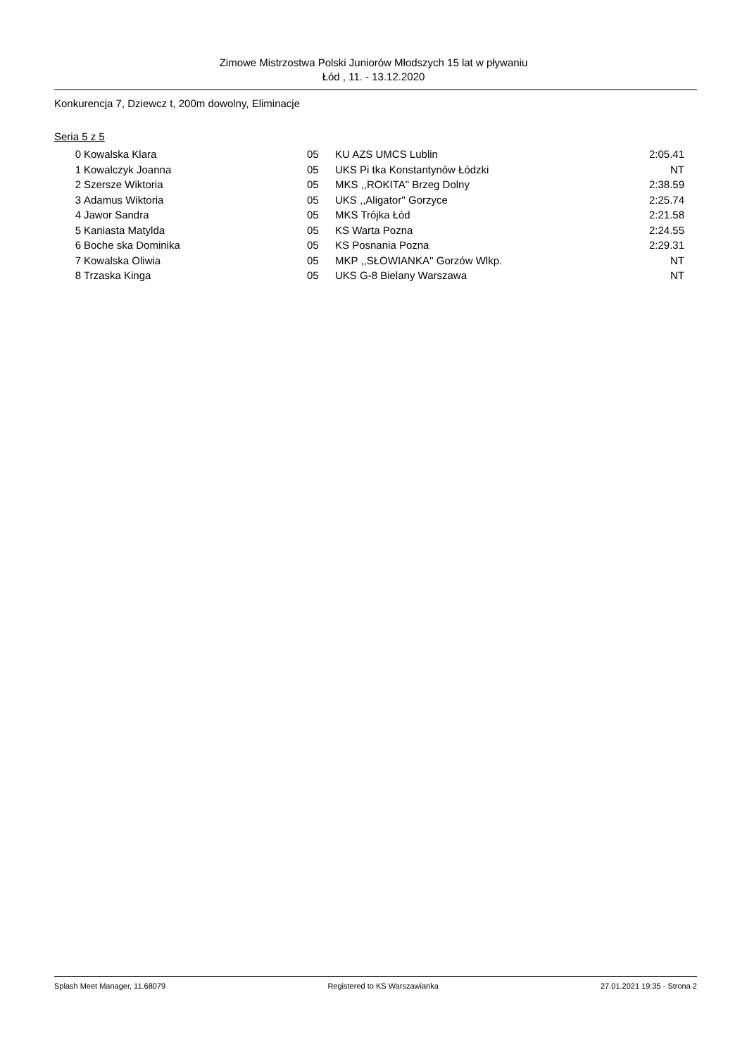Zimowe Mistrzostwa Polski Juniorów Młodszych 15 lat w pływaniu
Łód , 11. - 13.12.2020
Konkurencja 7, Dziewcz t, 200m dowolny, Eliminacje
Seria 5 z 5
| 0 | Kowalska Klara | 05 | KU AZS UMCS Lublin | 2:05.41 |
| 1 | Kowalczyk Joanna | 05 | UKS Pi tka Konstantynów Łódzki | NT |
| 2 | Szersze Wiktoria | 05 | MKS ,,ROKITA" Brzeg Dolny | 2:38.59 |
| 3 | Adamus Wiktoria | 05 | UKS ,,Aligator'' Gorzyce | 2:25.74 |
| 4 | Jawor Sandra | 05 | MKS Trójka Łód | 2:21.58 |
| 5 | Kaniasta Matylda | 05 | KS Warta Pozna | 2:24.55 |
| 6 | Boche ska Dominika | 05 | KS Posnania Pozna | 2:29.31 |
| 7 | Kowalska Oliwia | 05 | MKP ,,SŁOWIANKA'' Gorzów Wlkp. | NT |
| 8 | Trzaska Kinga | 05 | UKS G-8 Bielany Warszawa | NT |
Splash Meet Manager, 11.68079 Registered to KS Warszawianka 27.01.2021 19:35 - Strona 2